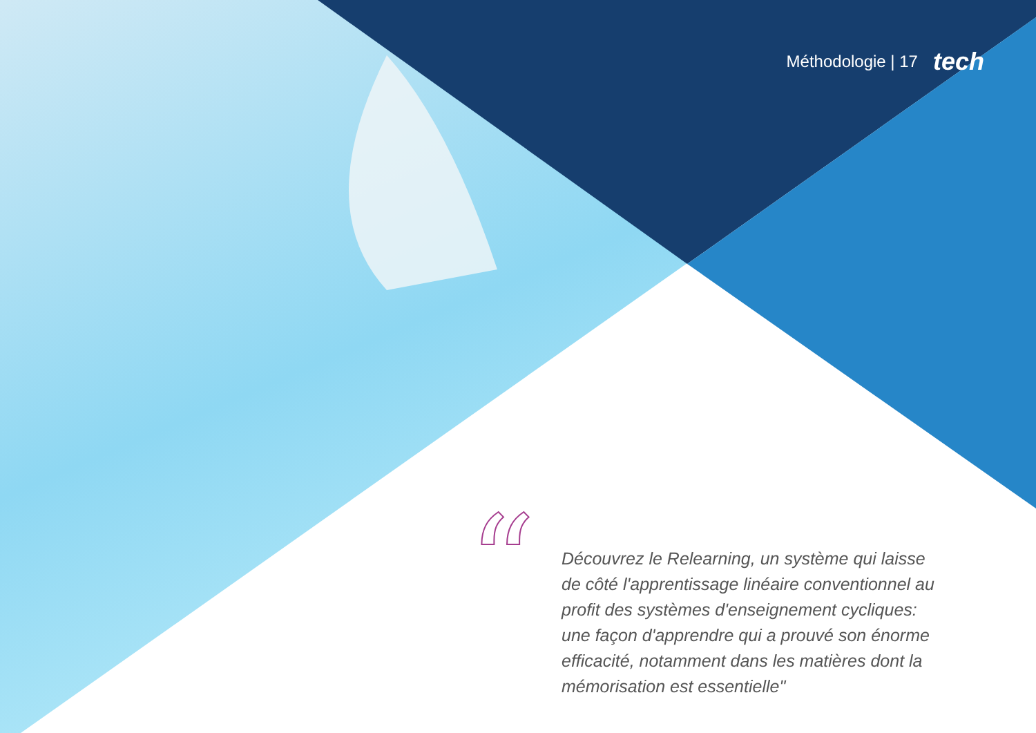Méthodologie | 17 tech
“
Découvrez le Relearning, un système qui laisse de côté l'apprentissage linéaire conventionnel au profit des systèmes d'enseignement cycliques: une façon d'apprendre qui a prouvé son énorme efficacité, notamment dans les matières dont la mémorisation est essentielle"